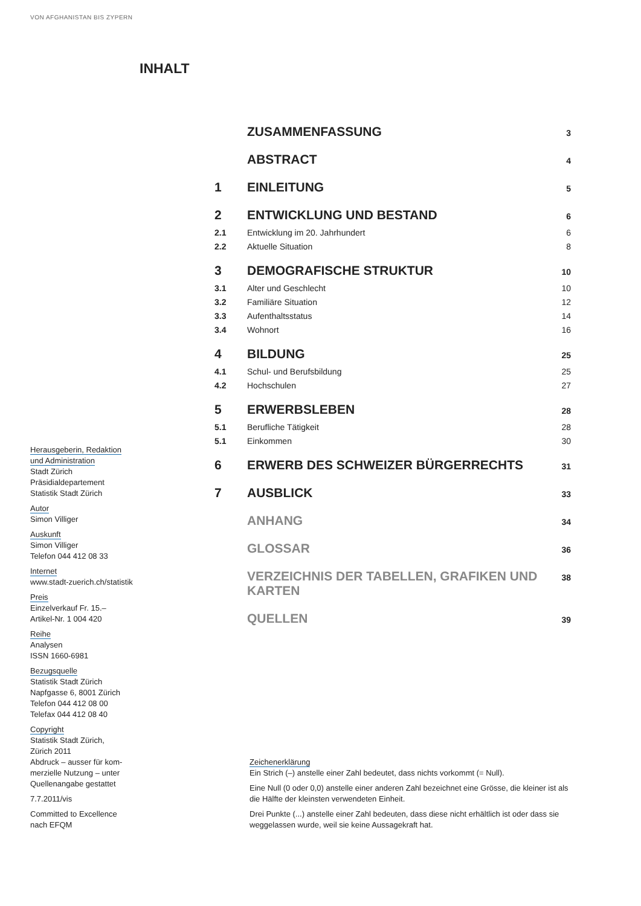VON AFGHANISTAN BIS ZYPERN
INHALT
| | ZUSAMMENFASSUNG | 3 |
| | ABSTRACT | 4 |
| 1 | EINLEITUNG | 5 |
| 2 | ENTWICKLUNG UND BESTAND | 6 |
| 2.1 | Entwicklung im 20. Jahrhundert | 6 |
| 2.2 | Aktuelle Situation | 8 |
| 3 | DEMOGRAFISCHE STRUKTUR | 10 |
| 3.1 | Alter und Geschlecht | 10 |
| 3.2 | Familiäre Situation | 12 |
| 3.3 | Aufenthaltsstatus | 14 |
| 3.4 | Wohnort | 16 |
| 4 | BILDUNG | 25 |
| 4.1 | Schul- und Berufsbildung | 25 |
| 4.2 | Hochschulen | 27 |
| 5 | ERWERBSLEBEN | 28 |
| 5.1 | Berufliche Tätigkeit | 28 |
| 5.1 | Einkommen | 30 |
| 6 | ERWERB DES SCHWEIZER BÜRGERRECHTS | 31 |
| 7 | AUSBLICK | 33 |
| | ANHANG | 34 |
| | GLOSSAR | 36 |
| | VERZEICHNIS DER TABELLEN, GRAFIKEN UND KARTEN | 38 |
| | QUELLEN | 39 |
Herausgeberin, Redaktion
und Administration
Stadt Zürich
Präsidialdepartement
Statistik Stadt Zürich
Autor
Simon Villiger
Auskunft
Simon Villiger
Telefon 044 412 08 33
Internet
www.stadt-zuerich.ch/statistik
Preis
Einzelverkauf Fr. 15.–
Artikel-Nr. 1 004 420
Reihe
Analysen
ISSN 1660-6981
Bezugsquelle
Statistik Stadt Zürich
Napfgasse 6, 8001 Zürich
Telefon 044 412 08 00
Telefax 044 412 08 40
Copyright
Statistik Stadt Zürich,
Zürich 2011
Abdruck – ausser für kom-
merzielle Nutzung – unter
Quellenangabe gestattet
7.7.2011/vis
Committed to Excellence
nach EFQM
Zeichenerklärung
Ein Strich (–) anstelle einer Zahl bedeutet, dass nichts vorkommt (= Null).
Eine Null (0 oder 0,0) anstelle einer anderen Zahl bezeichnet eine Grösse, die kleiner ist als die Hälfte der kleinsten verwendeten Einheit.
Drei Punkte (...) anstelle einer Zahl bedeuten, dass diese nicht erhältlich ist oder dass sie weggelassen wurde, weil sie keine Aussagekraft hat.